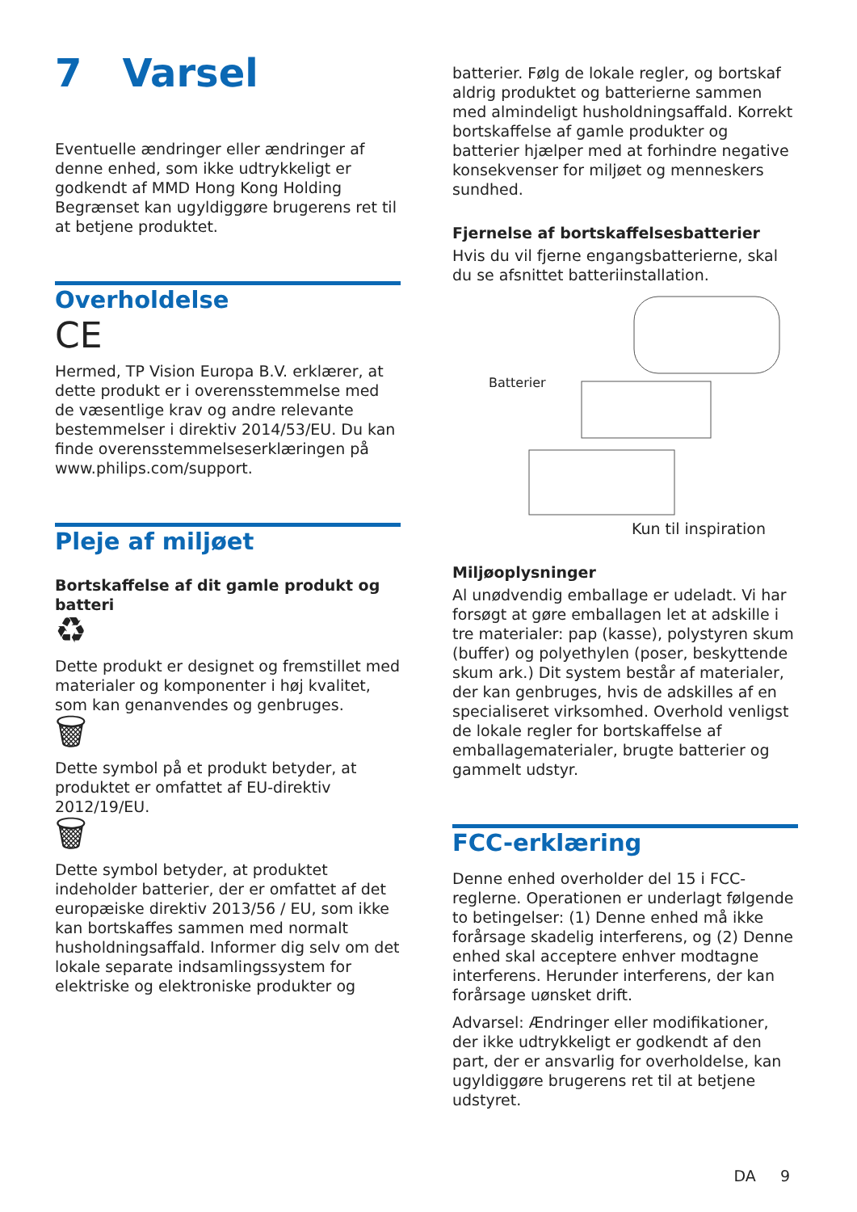7 Varsel
Eventuelle ændringer eller ændringer af denne enhed, som ikke udtrykkeligt er godkendt af MMD Hong Kong Holding Begrænset kan ugyldiggøre brugerens ret til at betjene produktet.
Overholdelse
CE
Hermed, TP Vision Europa B.V. erklærer, at dette produkt er i overensstemmelse med de væsentlige krav og andre relevante bestemmelser i direktiv 2014/53/EU. Du kan finde overensstemmelseserklæringen på www.philips.com/support.
Pleje af miljøet
Bortskaffelse af dit gamle produkt og batteri
♻
Dette produkt er designet og fremstillet med materialer og komponenter i høj kvalitet, som kan genanvendes og genbruges.
🗑
Dette symbol på et produkt betyder, at produktet er omfattet af EU-direktiv 2012/19/EU.
🗑
Dette symbol betyder, at produktet indeholder batterier, der er omfattet af det europæiske direktiv 2013/56 / EU, som ikke kan bortskaffes sammen med normalt husholdningsaffald. Informer dig selv om det lokale separate indsamlingssystem for elektriske og elektroniske produkter og
batterier. Følg de lokale regler, og bortskaf aldrig produktet og batterierne sammen med almindeligt husholdningsaffald. Korrekt bortskaffelse af gamle produkter og batterier hjælper med at forhindre negative konsekvenser for miljøet og menneskers sundhed.
Fjernelse af bortskaffelsesbatterier
Hvis du vil fjerne engangsbatterierne, skal du se afsnittet batteriinstallation.
Batterier
Kun til inspiration
Miljøoplysninger
Al unødvendig emballage er udeladt. Vi har forsøgt at gøre emballagen let at adskille i tre materialer: pap (kasse), polystyren skum (buffer) og polyethylen (poser, beskyttende skum ark.) Dit system består af materialer, der kan genbruges, hvis de adskilles af en specialiseret virksomhed. Overhold venligst de lokale regler for bortskaffelse af emballagematerialer, brugte batterier og gammelt udstyr.
FCC-erklæring
Denne enhed overholder del 15 i FCC-reglerne. Operationen er underlagt følgende to betingelser: (1) Denne enhed må ikke forårsage skadelig interferens, og (2) Denne enhed skal acceptere enhver modtagne interferens. Herunder interferens, der kan forårsage uønsket drift.
Advarsel: Ændringer eller modifikationer, der ikke udtrykkeligt er godkendt af den part, der er ansvarlig for overholdelse, kan ugyldiggøre brugerens ret til at betjene udstyret.
DA 9